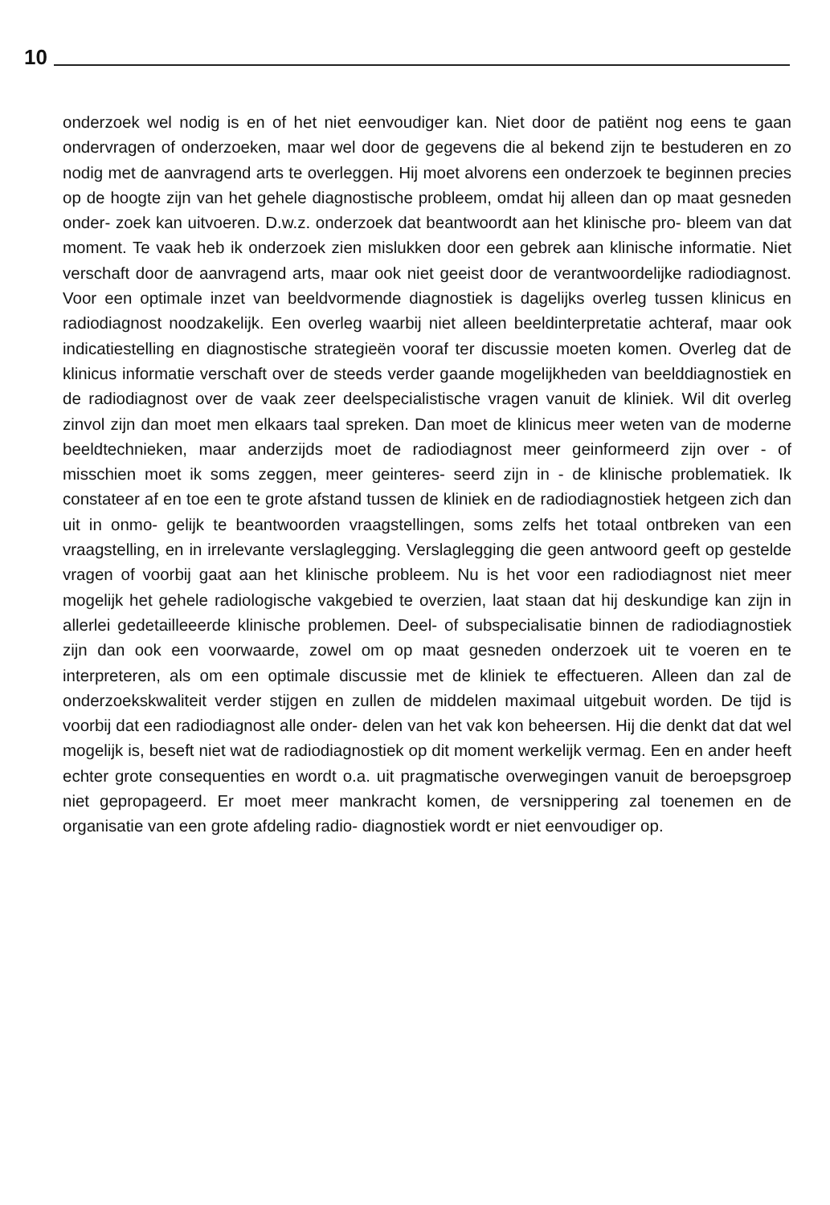10
onderzoek wel nodig is en of het niet eenvoudiger kan. Niet door de patiënt nog eens te gaan ondervragen of onderzoeken, maar wel door de gegevens die al bekend zijn te bestuderen en zo nodig met de aanvragend arts te overleggen. Hij moet alvorens een onderzoek te beginnen precies op de hoogte zijn van het gehele diagnostische probleem, omdat hij alleen dan op maat gesneden onder- zoek kan uitvoeren. D.w.z. onderzoek dat beantwoordt aan het klinische pro- bleem van dat moment. Te vaak heb ik onderzoek zien mislukken door een gebrek aan klinische informatie. Niet verschaft door de aanvragend arts, maar ook niet geeist door de verantwoordelijke radiodiagnost. Voor een optimale inzet van beeldvormende diagnostiek is dagelijks overleg tussen klinicus en radiodiagnost noodzakelijk. Een overleg waarbij niet alleen beeldinterpretatie achteraf, maar ook indicatiestelling en diagnostische strategieën vooraf ter discussie moeten komen. Overleg dat de klinicus informatie verschaft over de steeds verder gaande mogelijkheden van beelddiagnostiek en de radiodiagnost over de vaak zeer deelspecialistische vragen vanuit de kliniek. Wil dit overleg zinvol zijn dan moet men elkaars taal spreken. Dan moet de klinicus meer weten van de moderne beeldtechnieken, maar anderzijds moet de radiodiagnost meer geinformeerd zijn over - of misschien moet ik soms zeggen, meer geinteres- seerd zijn in - de klinische problematiek. Ik constateer af en toe een te grote afstand tussen de kliniek en de radiodiagnostiek hetgeen zich dan uit in onmo- gelijk te beantwoorden vraagstellingen, soms zelfs het totaal ontbreken van een vraagstelling, en in irrelevante verslaglegging. Verslaglegging die geen antwoord geeft op gestelde vragen of voorbij gaat aan het klinische probleem. Nu is het voor een radiodiagnost niet meer mogelijk het gehele radiologische vakgebied te overzien, laat staan dat hij deskundige kan zijn in allerlei gedetailleeerde klinische problemen. Deel- of subspecialisatie binnen de radiodiagnostiek zijn dan ook een voorwaarde, zowel om op maat gesneden onderzoek uit te voeren en te interpreteren, als om een optimale discussie met de kliniek te effectueren. Alleen dan zal de onderzoekskwaliteit verder stijgen en zullen de middelen maximaal uitgebuit worden. De tijd is voorbij dat een radiodiagnost alle onder- delen van het vak kon beheersen. Hij die denkt dat dat wel mogelijk is, beseft niet wat de radiodiagnostiek op dit moment werkelijk vermag. Een en ander heeft echter grote consequenties en wordt o.a. uit pragmatische overwegingen vanuit de beroepsgroep niet gepropageerd. Er moet meer mankracht komen, de versnippering zal toenemen en de organisatie van een grote afdeling radio- diagnostiek wordt er niet eenvoudiger op.